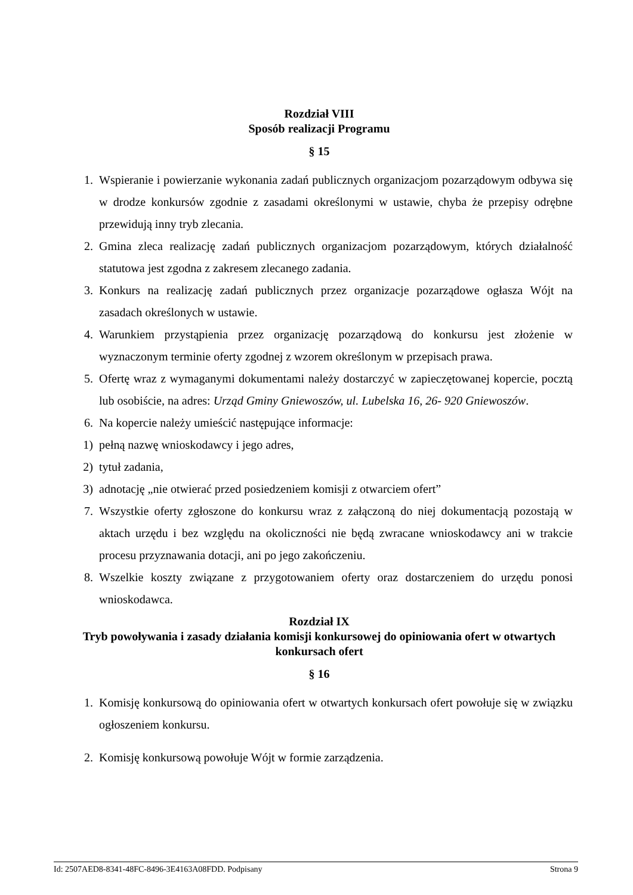Rozdział VIII
Sposób realizacji Programu
§ 15
1. Wspieranie i powierzanie wykonania zadań publicznych organizacjom pozarządowym odbywa się w drodze konkursów zgodnie z zasadami określonymi w ustawie, chyba że przepisy odrębne przewidują inny tryb zlecania.
2. Gmina zleca realizację zadań publicznych organizacjom pozarządowym, których działalność statutowa jest zgodna z zakresem zlecanego zadania.
3. Konkurs na realizację zadań publicznych przez organizacje pozarządowe ogłasza Wójt na zasadach określonych w ustawie.
4. Warunkiem przystąpienia przez organizację pozarządową do konkursu jest złożenie w wyznaczonym terminie oferty zgodnej z wzorem określonym w przepisach prawa.
5. Ofertę wraz z wymaganymi dokumentami należy dostarczyć w zapieczętowanej kopercie, pocztą lub osobiście, na adres: Urząd Gminy Gniewoszów, ul. Lubelska 16, 26- 920 Gniewoszów.
6. Na kopercie należy umieścić następujące informacje:
1) pełną nazwę wnioskodawcy i jego adres,
2) tytuł zadania,
3) adnotację „nie otwierać przed posiedzeniem komisji z otwarciem ofert”
7. Wszystkie oferty zgłoszone do konkursu wraz z załączoną do niej dokumentacją pozostają w aktach urzędu i bez względu na okoliczności nie będą zwracane wnioskodawcy ani w trakcie procesu przyznawania dotacji, ani po jego zakończeniu.
8. Wszelkie koszty związane z przygotowaniem oferty oraz dostarczeniem do urzędu ponosi wnioskodawca.
Rozdział IX
Tryb powoływania i zasady działania komisji konkursowej do opiniowania ofert w otwartych konkursach ofert
§ 16
1. Komisję konkursową do opiniowania ofert w otwartych konkursach ofert powołuje się w związku ogłoszeniem konkursu.
2. Komisję konkursową powołuje Wójt w formie zarządzenia.
Id: 2507AED8-8341-48FC-8496-3E4163A08FDD. Podpisany Strona 9